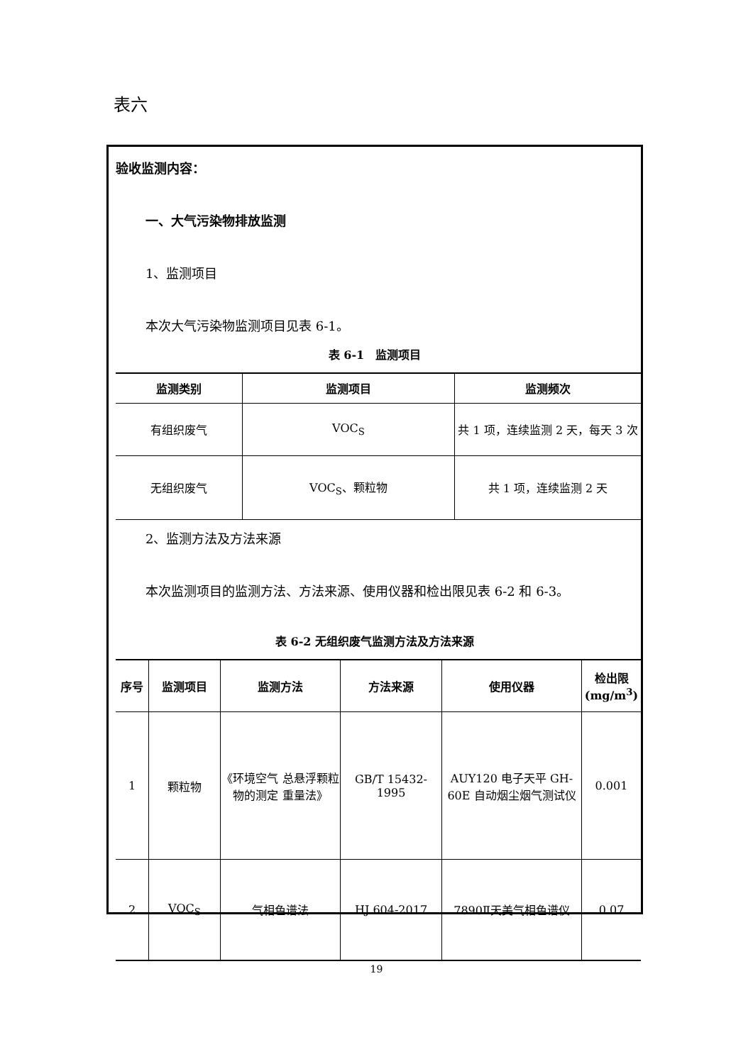表六
验收监测内容：
一、大气污染物排放监测
1、监测项目
本次大气污染物监测项目见表 6-1。
表 6-1　监测项目
| 监测类别 | 监测项目 | 监测频次 |
| --- | --- | --- |
| 有组织废气 | VOC<sub>S</sub> | 共 1 项，连续监测 2 天，每天 3 次 |
| 无组织废气 | VOC<sub>S</sub>、颗粒物 | 共 1 项，连续监测 2 天 |
2、监测方法及方法来源
本次监测项目的监测方法、方法来源、使用仪器和检出限见表 6-2 和 6-3。
表 6-2 无组织废气监测方法及方法来源
| 序号 | 监测项目 | 监测方法 | 方法来源 | 使用仪器 | 检出限(mg/m<sup>3</sup>) |
| --- | --- | --- | --- | --- | --- |
| 1 | 颗粒物 | 《环境空气 总悬浮颗粒物的测定 重量法》 | GB/T 15432-1995 | AUY120 电子天平 GH-60E 自动烟尘烟气测试仪 | 0.001 |
| 2 | VOC<sub>S</sub> | 气相色谱法 | HJ 604-2017 | 7890Ⅱ天美气相色谱仪 | 0.07 |
19